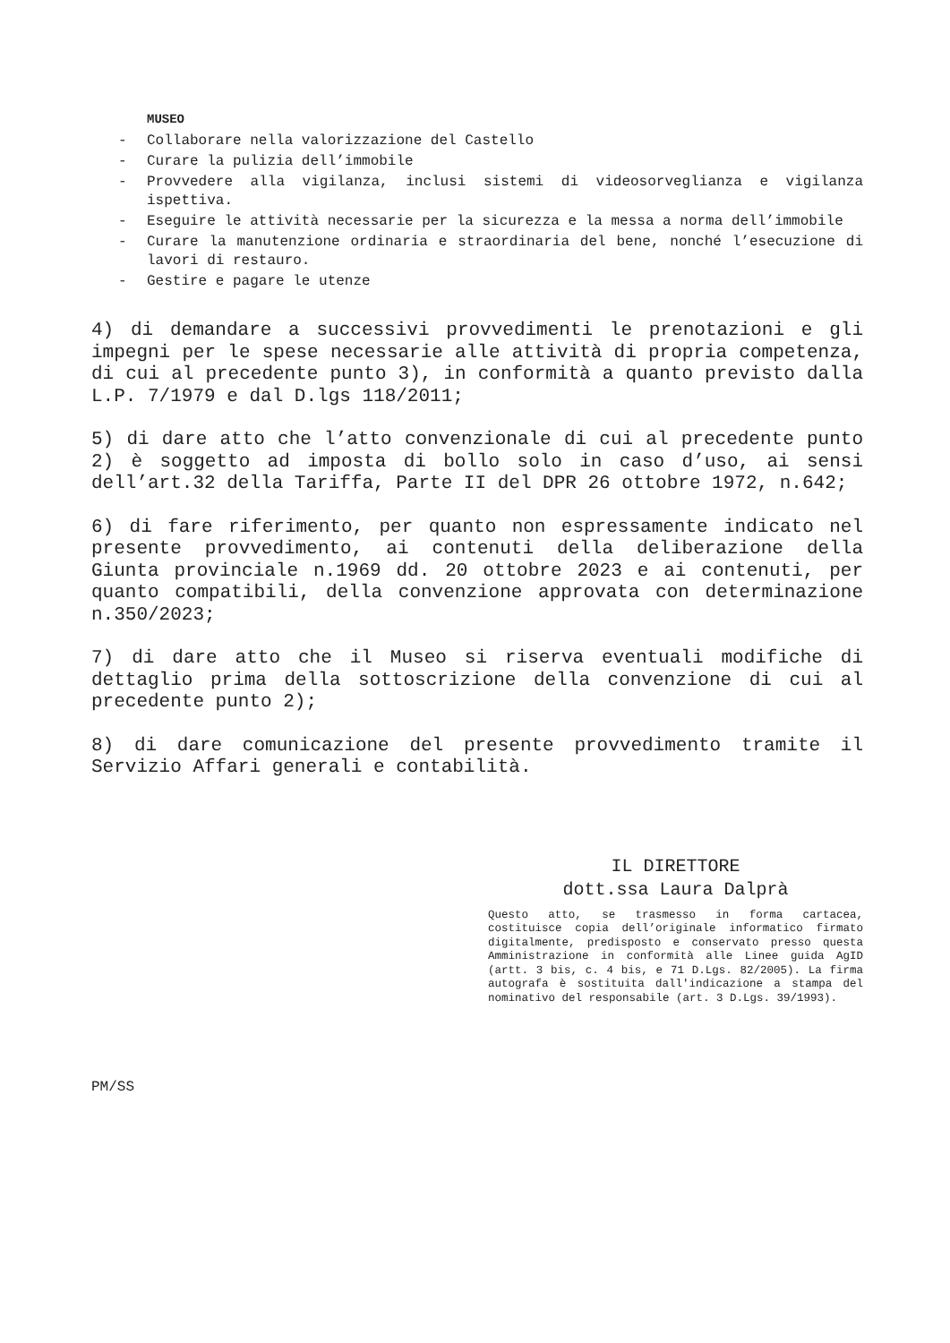MUSEO
- Collaborare nella valorizzazione del Castello
- Curare la pulizia dell’immobile
- Provvedere alla vigilanza, inclusi sistemi di videosorveglianza e vigilanza ispettiva.
- Eseguire le attività necessarie per la sicurezza e la messa a norma dell’immobile
- Curare la manutenzione ordinaria e straordinaria del bene, nonché l’esecuzione di lavori di restauro.
- Gestire e pagare le utenze
4) di demandare a successivi provvedimenti le prenotazioni e gli impegni per le spese necessarie alle attività di propria competenza, di cui al precedente punto 3), in conformità a quanto previsto dalla L.P. 7/1979 e dal D.lgs 118/2011;
5) di dare atto che l’atto convenzionale di cui al precedente punto 2) è soggetto ad imposta di bollo solo in caso d’uso, ai sensi dell’art.32 della Tariffa, Parte II del DPR 26 ottobre 1972, n.642;
6) di fare riferimento, per quanto non espressamente indicato nel presente provvedimento, ai contenuti della deliberazione della Giunta provinciale n.1969 dd. 20 ottobre 2023 e ai contenuti, per quanto compatibili, della convenzione approvata con determinazione n.350/2023;
7) di dare atto che il Museo si riserva eventuali modifiche di dettaglio prima della sottoscrizione della convenzione di cui al precedente punto 2);
8) di dare comunicazione del presente provvedimento tramite il Servizio Affari generali e contabilità.
IL DIRETTORE
dott.ssa Laura Dalprà
Questo atto, se trasmesso in forma cartacea, costituisce copia dell’originale informatico firmato digitalmente, predisposto e conservato presso questa Amministrazione in conformità alle Linee guida AgID (artt. 3 bis, c. 4 bis, e 71 D.Lgs. 82/2005). La firma autografa è sostituita dall'indicazione a stampa del nominativo del responsabile (art. 3 D.Lgs. 39/1993).
PM/SS